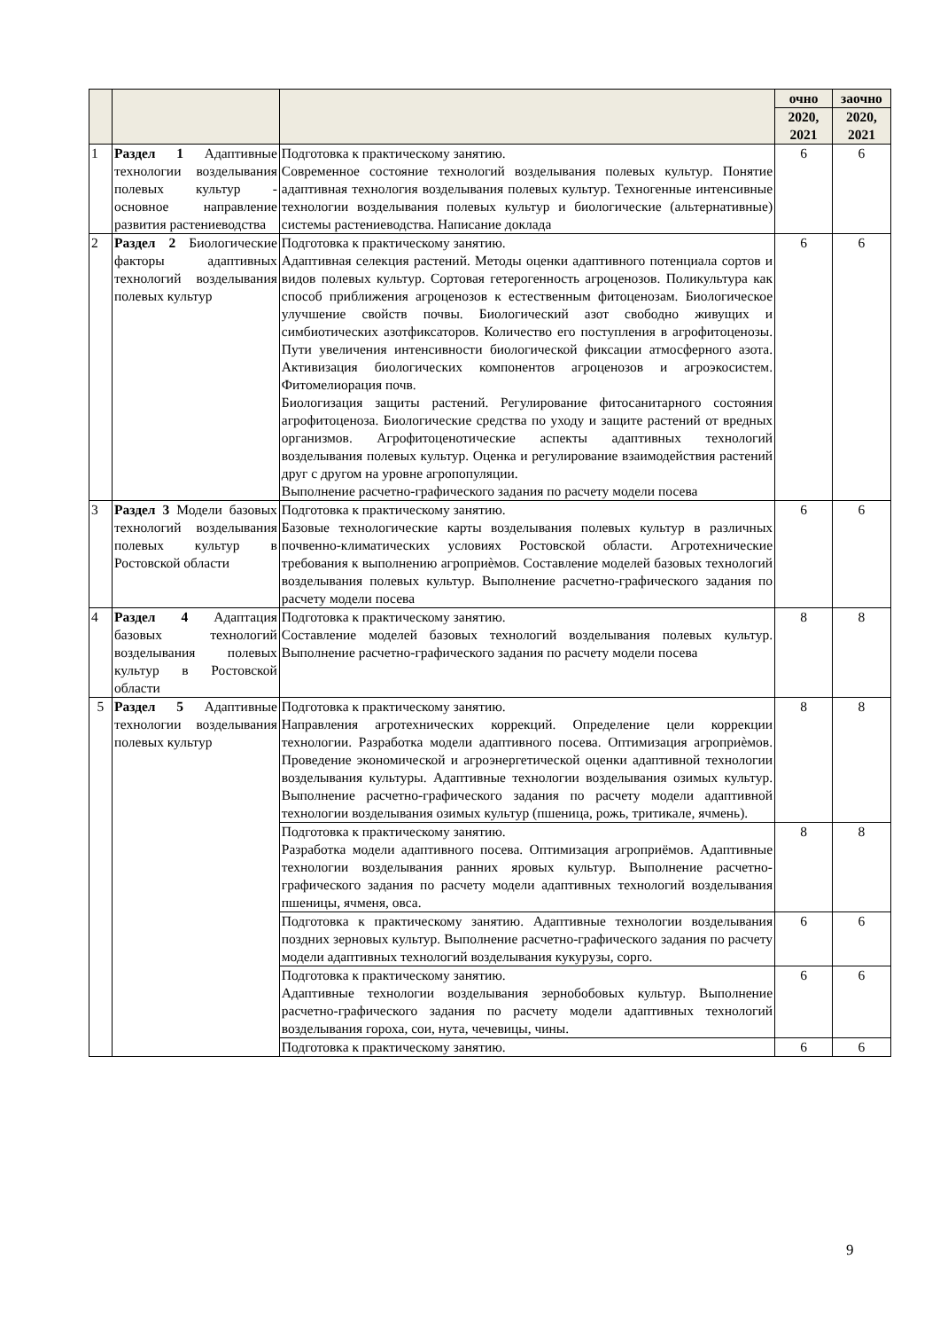| | | | очно | заочно |
| --- | --- | --- | --- | --- |
| | | | 2020, 2021 | 2020, 2021 |
| 1 | Раздел 1 Адаптивные технологии возделывания полевых культур - основное направление развития растениеводства | Подготовка к практическому занятию. Современное состояние технологий возделывания полевых культур. Понятие адаптивная технология возделывания полевых культур. Техногенные интенсивные технологии возделывания полевых культур и биологические (альтернативные) системы растениеводства. Написание доклада | 6 | 6 |
| 2 | Раздел 2 Биологические факторы адаптивных технологий возделывания полевых культур | Подготовка к практическому занятию. Адаптивная селекция растений. Методы оценки адаптивного потенциала сортов и видов полевых культур. Сортовая гетерогенность агроценозов. Поликультура как способ приближения агроценозов к естественным фитоценозам. Биологическое улучшение свойств почвы. Биологический азот свободно живущих и симбиотических азотфиксаторов. Количество его поступления в агрофитоценозы. Пути увеличения интенсивности биологической фиксации атмосферного азота. Активизация биологических компонентов агроценозов и агроэкосистем. Фитомелиорация почв. Биологизация защиты растений. Регулирование фитосанитарного состояния агрофитоценоза. Биологические средства по уходу и защите растений от вредных организмов. Агрофитоценотические аспекты адаптивных технологий возделывания полевых культур. Оценка и регулирование взаимодействия растений друг с другом на уровне агропопуляции. Выполнение расчетно-графического задания по расчету модели посева | 6 | 6 |
| 3 | Раздел 3 Модели базовых технологий возделывания полевых культур в Ростовской области | Подготовка к практическому занятию. Базовые технологические карты возделывания полевых культур в различных почвенно-климатических условиях Ростовской области. Агротехнические требования к выполнению агроприѐмов. Составление моделей базовых технологий возделывания полевых культур. Выполнение расчетно-графического задания по расчету модели посева | 6 | 6 |
| 4 | Раздел 4 Адаптация базовых технологий возделывания полевых культур в Ростовской области | Подготовка к практическому занятию. Составление моделей базовых технологий возделывания полевых культур. Выполнение расчетно-графического задания по расчету модели посева | 8 | 8 |
| 5 | Раздел 5 Адаптивные технологии возделывания полевых культур | Подготовка к практическому занятию. Направления агротехнических коррекций. Определение цели коррекции технологии. Разработка модели адаптивного посева. Оптимизация агроприѐмов. Проведение экономической и агроэнергетической оценки адаптивной технологии возделывания культуры. Адаптивные технологии возделывания озимых культур. Выполнение расчетно-графического задания по расчету модели адаптивной технологии возделывания озимых культур (пшеница, рожь, тритикале, ячмень). | 8 | 8 |
| | | Подготовка к практическому занятию. Разработка модели адаптивного посева. Оптимизация агроприёмов. Адаптивные технологии возделывания ранних яровых культур. Выполнение расчетно-графического задания по расчету модели адаптивных технологий возделывания пшеницы, ячменя, овса. | 8 | 8 |
| | | Подготовка к практическому занятию. Адаптивные технологии возделывания поздних зерновых культур. Выполнение расчетно-графического задания по расчету модели адаптивных технологий возделывания кукурузы, сорго. | 6 | 6 |
| | | Подготовка к практическому занятию. Адаптивные технологии возделывания зернобобовых культур. Выполнение расчетно-графического задания по расчету модели адаптивных технологий возделывания гороха, сои, нута, чечевицы, чины. | 6 | 6 |
| | | Подготовка к практическому занятию. | 6 | 6 |
9